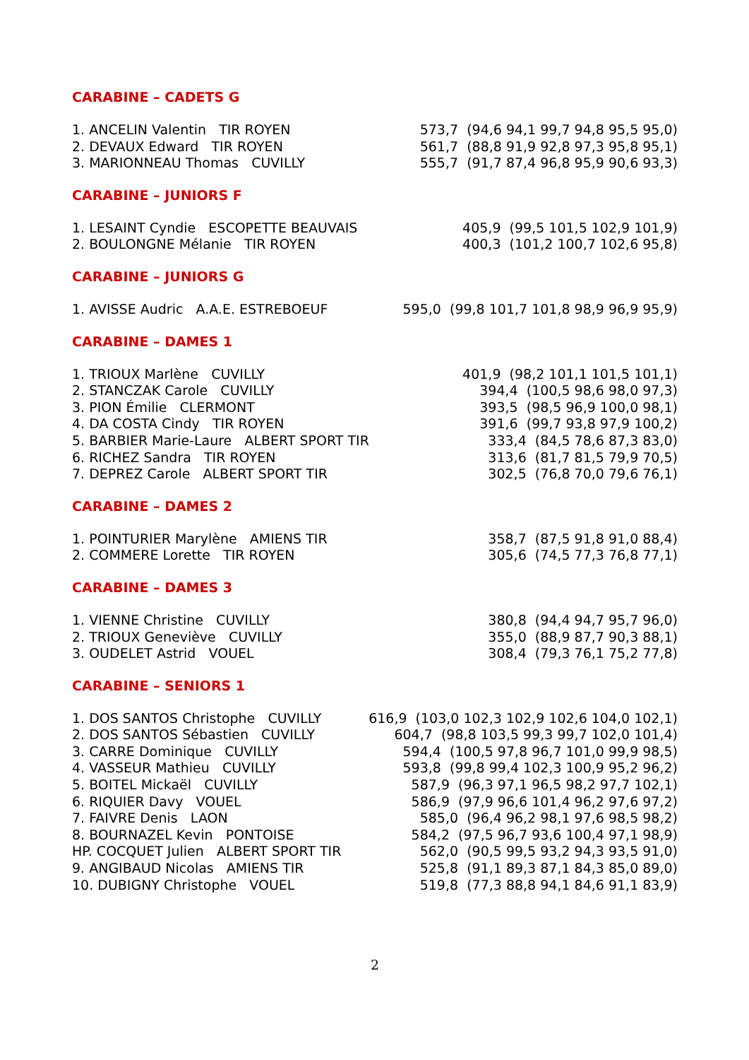CARABINE – CADETS G
| 1. ANCELIN Valentin TIR ROYEN | 573,7 (94,6 94,1 99,7 94,8 95,5 95,0) |
| 2. DEVAUX Edward TIR ROYEN | 561,7 (88,8 91,9 92,8 97,3 95,8 95,1) |
| 3. MARIONNEAU Thomas CUVILLY | 555,7 (91,7 87,4 96,8 95,9 90,6 93,3) |
CARABINE – JUNIORS F
| 1. LESAINT Cyndie ESCOPETTE BEAUVAIS | 405,9 (99,5 101,5 102,9 101,9) |
| 2. BOULONGNE Mélanie TIR ROYEN | 400,3 (101,2 100,7 102,6 95,8) |
CARABINE – JUNIORS G
| 1. AVISSE Audric A.A.E. ESTREBOEUF | 595,0 (99,8 101,7 101,8 98,9 96,9 95,9) |
CARABINE – DAMES 1
| 1. TRIOUX Marlène CUVILLY | 401,9 (98,2 101,1 101,5 101,1) |
| 2. STANCZAK Carole CUVILLY | 394,4 (100,5 98,6 98,0 97,3) |
| 3. PION Émilie CLERMONT | 393,5 (98,5 96,9 100,0 98,1) |
| 4. DA COSTA Cindy TIR ROYEN | 391,6 (99,7 93,8 97,9 100,2) |
| 5. BARBIER Marie-Laure ALBERT SPORT TIR | 333,4 (84,5 78,6 87,3 83,0) |
| 6. RICHEZ Sandra TIR ROYEN | 313,6 (81,7 81,5 79,9 70,5) |
| 7. DEPREZ Carole ALBERT SPORT TIR | 302,5 (76,8 70,0 79,6 76,1) |
CARABINE – DAMES 2
| 1. POINTURIER Marylène AMIENS TIR | 358,7 (87,5 91,8 91,0 88,4) |
| 2. COMMERE Lorette TIR ROYEN | 305,6 (74,5 77,3 76,8 77,1) |
CARABINE – DAMES 3
| 1. VIENNE Christine CUVILLY | 380,8 (94,4 94,7 95,7 96,0) |
| 2. TRIOUX Geneviève CUVILLY | 355,0 (88,9 87,7 90,3 88,1) |
| 3. OUDELET Astrid VOUEL | 308,4 (79,3 76,1 75,2 77,8) |
CARABINE – SENIORS 1
| 1. DOS SANTOS Christophe CUVILLY | 616,9 (103,0 102,3 102,9 102,6 104,0 102,1) |
| 2. DOS SANTOS Sébastien CUVILLY | 604,7 (98,8 103,5 99,3 99,7 102,0 101,4) |
| 3. CARRE Dominique CUVILLY | 594,4 (100,5 97,8 96,7 101,0 99,9 98,5) |
| 4. VASSEUR Mathieu CUVILLY | 593,8 (99,8 99,4 102,3 100,9 95,2 96,2) |
| 5. BOITEL Mickaël CUVILLY | 587,9 (96,3 97,1 96,5 98,2 97,7 102,1) |
| 6. RIQUIER Davy VOUEL | 586,9 (97,9 96,6 101,4 96,2 97,6 97,2) |
| 7. FAIVRE Denis LAON | 585,0 (96,4 96,2 98,1 97,6 98,5 98,2) |
| 8. BOURNAZEL Kevin PONTOISE | 584,2 (97,5 96,7 93,6 100,4 97,1 98,9) |
| HP. COCQUET Julien ALBERT SPORT TIR | 562,0 (90,5 99,5 93,2 94,3 93,5 91,0) |
| 9. ANGIBAUD Nicolas AMIENS TIR | 525,8 (91,1 89,3 87,1 84,3 85,0 89,0) |
| 10. DUBIGNY Christophe VOUEL | 519,8 (77,3 88,8 94,1 84,6 91,1 83,9) |
2